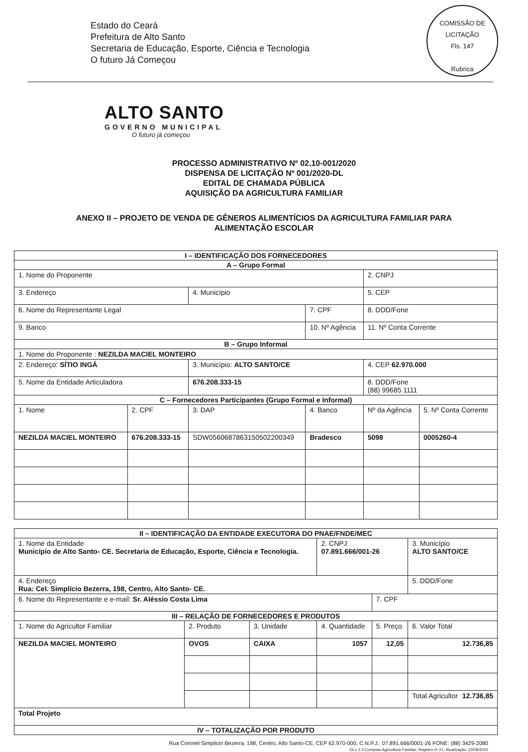Estado do Ceará
Prefeitura de Alto Santo
Secretaria de Educação, Esporte, Ciência e Tecnologia
O futuro Já Começou
COMISSÃO DE LICITAÇÃO
Fls. 147
Rubrica
ALTO SANTO
GOVERNO MUNICIPAL
O futuro já começou
PROCESSO ADMINISTRATIVO Nº 02.10-001/2020
DISPENSA DE LICITAÇÃO Nº 001/2020-DL
EDITAL DE CHAMADA PÚBLICA
AQUISIÇÃO DA AGRICULTURA FAMILIAR
ANEXO II – PROJETO DE VENDA DE GÊNEROS ALIMENTÍCIOS DA AGRICULTURA FAMILIAR PARA
ALIMENTAÇÃO ESCOLAR
| I – IDENTIFICAÇÃO DOS FORNECEDORES | | | | | |
| --- | --- | --- | --- | --- | --- |
| A – Grupo Formal | | | | | |
| 1. Nome do Proponente | | | | 2. CNPJ | |
| 3. Endereço | | 4. Município | | 5. CEP | |
| 6. Nome do Representante Legal | | | 7. CPF | 8. DDD/Fone | |
| 9. Banco | | | 10. Nº Agência | 11. Nº Conta Corrente | |
| B – Grupo Informal | | | | | |
| 1. Nome do Proponente : NEZILDA MACIEL MONTEIRO | | | | | |
| 2. Endereço: SÍTIO INGÁ | | 3. Município: ALTO SANTO/CE | | 4. CEP 62.970.000 | |
| 5. Nome da Entidade Articuladora | | 676.208.333-15 | | 8. DDD/Fone (88) 99685 1111 | |
| C – Fornecedores Participantes (Grupo Formal e Informal) | | | | | |
| 1. Nome | 2. CPF | 3. DAP | 4. Banco | Nº da Agência | 5. Nº Conta Corrente |
| NEZILDA MACIEL MONTEIRO | 676.208.333-15 | SDW0560687863150502200349 | Bradesco | 5098 | 0005260-4 |
| II – IDENTIFICAÇÃO DA ENTIDADE EXECUTORA DO PNAE/FNDE/MEC | | | | | |
| --- | --- | --- | --- | --- | --- |
| 1. Nome da Entidade Município de Alto Santo- CE. Secretaria de Educação, Esporte, Ciência e Tecnologia. | | | 2. CNPJ 07.891.666/001-26 | | 3. Município ALTO SANTO/CE |
| 4. Endereço Rua: Cel. Simplício Bezerra, 198, Centro, Alto Santo- CE. | | | | | 5. DDD/Fone |
| 6. Nome do Representante e e-mail: Sr. Aléssio Costa Lima | | | | 7. CPF | |
| III – RELAÇÃO DE FORNECEDORES E PRODUTOS | | | | | |
| 1. Nome do Agricultor Familiar | 2. Produto | 3. Unidade | 4. Quantidade | 5. Preço | 6. Valor Total |
| NEZILDA MACIEL MONTEIRO | OVOS | CAIXA | 1057 | 12,05 | 12.736,85 |
| | | | | | Total Agricultor 12.736,85 |
| Total Projeto | | | | | |
| IV – TOTALIZAÇÃO POR PRODUTO | | | | | |
Rua Coronel Simplicio Bezerra, 198, Centro, Alto Santo-CE, CEP 62.970-000, C.N.P.J.: 07.891.666/0001-26 FONE: (88) 3429-2080
DL1.1.0 Compras Agricultura Familiar; Registro nº 21; Atualização: 22/09/2015